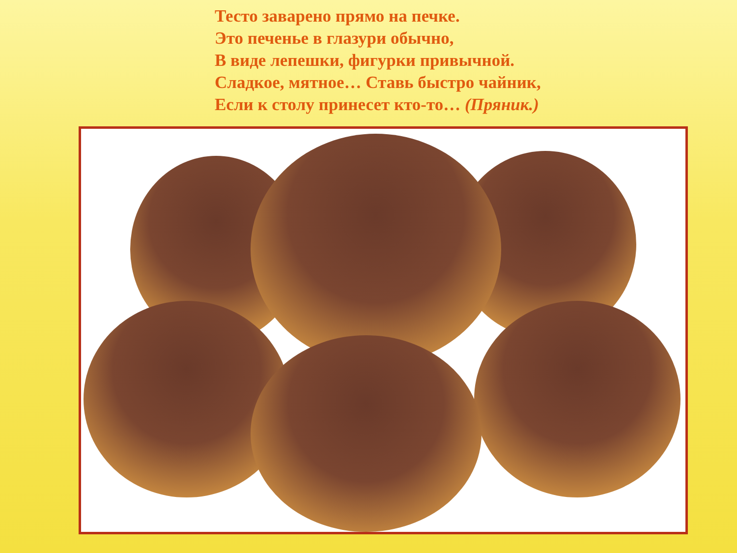Тесто заварено прямо на печке.
Это печенье в глазури обычно,
В виде лепешки, фигурки привычной.
Сладкое, мятное… Ставь быстро чайник,
Если к столу принесет кто-то… (Пряник.)